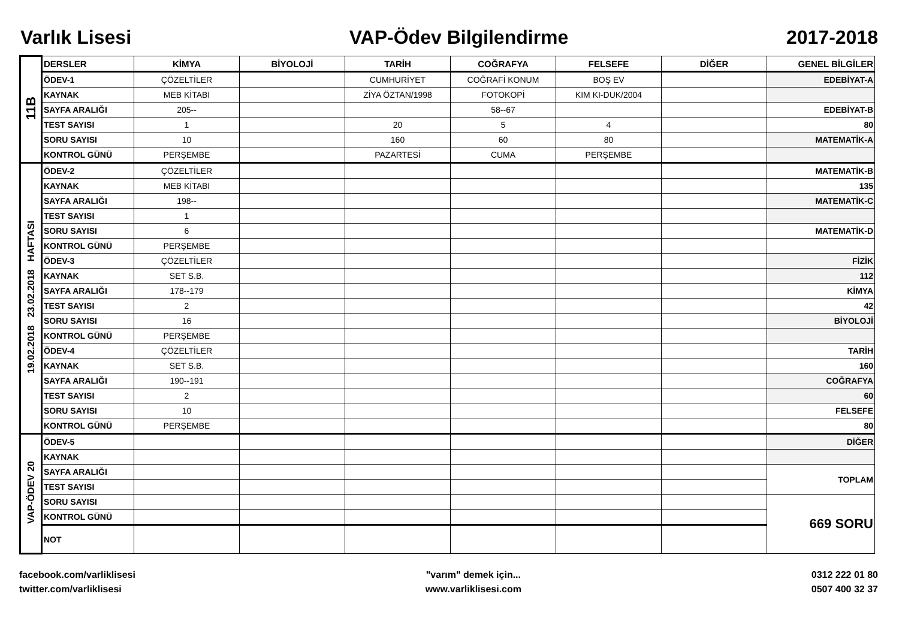Varlık Lisesi VAP-Ödev Bilgilendirme 2017-2018
| 11B | DERSLER | KİMYA | BİYOLOJİ | TARİH | COĞRAFYA | FELSEFE | DİĞER | GENEL BİLGİLER |
| | ÖDEV-1 | ÇÖZELTİLER | | CUMHURİYET | COĞRAFİ KONUM | BOŞ EV | | EDEBİYAT-A |
| | KAYNAK | MEB KİTABI | | ZİYA ÖZTAN/1998 | FOTOKOPİ | KIM KI-DUK/2004 | | |
| | SAYFA ARALIĞI | 205-- | | | 58--67 | | | EDEBİYAT-B |
| | TEST SAYISI | 1 | | 20 | 5 | 4 | | 80 |
| | SORU SAYISI | 10 | | 160 | 60 | 80 | | MATEMATİK-A |
| | KONTROL GÜNÜ | PERŞEMBE | | PAZARTESİ | CUMA | PERŞEMBE | | |
| 19.02.2018 23.02.2018 HAFTASI | ÖDEV-2 | ÇÖZELTİLER | | | | | | MATEMATİK-B |
| | KAYNAK | MEB KİTABI | | | | | | 135 |
| | SAYFA ARALIĞI | 198-- | | | | | | MATEMATİK-C |
| | TEST SAYISI | 1 | | | | | | |
| | SORU SAYISI | 6 | | | | | | MATEMATİK-D |
| | KONTROL GÜNÜ | PERŞEMBE | | | | | | |
| | ÖDEV-3 | ÇÖZELTİLER | | | | | | FİZİK |
| | KAYNAK | SET S.B. | | | | | | 112 |
| | SAYFA ARALIĞI | 178--179 | | | | | | KİMYA |
| | TEST SAYISI | 2 | | | | | | 42 |
| | SORU SAYISI | 16 | | | | | | BİYOLOJİ |
| | KONTROL GÜNÜ | PERŞEMBE | | | | | | |
| | ÖDEV-4 | ÇÖZELTİLER | | | | | | TARİH |
| | KAYNAK | SET S.B. | | | | | | 160 |
| | SAYFA ARALIĞI | 190--191 | | | | | | COĞRAFYA |
| | TEST SAYISI | 2 | | | | | | 60 |
| | SORU SAYISI | 10 | | | | | | FELSEFE |
| | KONTROL GÜNÜ | PERŞEMBE | | | | | | 80 |
| VAP-ÖDEV 20 | ÖDEV-5 | | | | | | | DİĞER |
| | KAYNAK | | | | | | | |
| | SAYFA ARALIĞI | | | | | | | TOPLAM |
| | TEST SAYISI | | | | | | | |
| | SORU SAYISI | | | | | | | 669 SORU |
| | KONTROL GÜNÜ | | | | | | | |
| | NOT | | | | | | | |
facebook.com/varliklisesi
twitter.com/varliklisesi
"varım" demek için...
www.varliklisesi.com
0312 222 01 80
0507 400 32 37